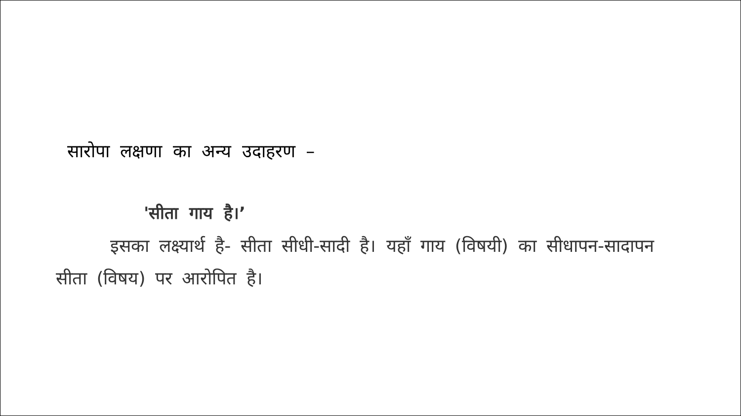सारोपा लक्षणा का अन्य उदाहरण –
'सीता गाय है।’
इसका लक्ष्यार्थ है- सीता सीधी-सादी है। यहाँ गाय (विषयी) का सीधापन-सादापन सीता (विषय) पर आरोपित है।